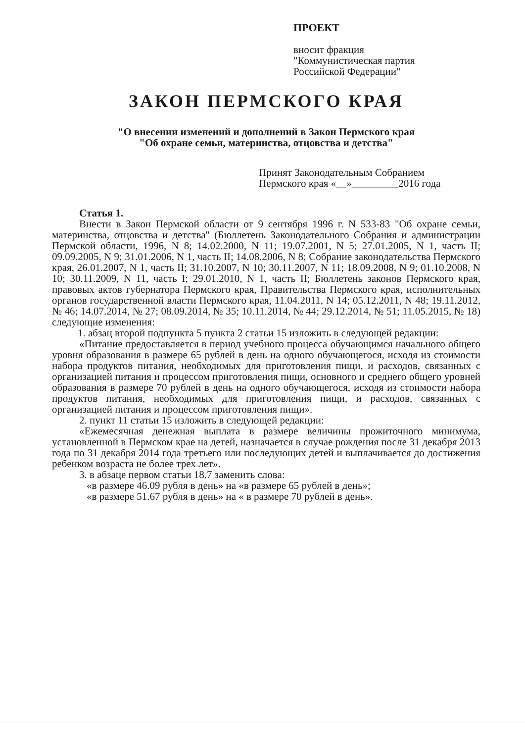ПРОЕКТ
вносит фракция
"Коммунистическая партия
Российской Федерации"
ЗАКОН ПЕРМСКОГО КРАЯ
"О внесении изменений и дополнений в Закон Пермского края
"Об охране семьи, материнства, отцовства и детства"
Принят Законодательным Собранием
Пермского края «__»_________2016 года
Статья 1.
Внести в Закон Пермской области от 9 сентября 1996 г. N 533-83 "Об охране семьи, материнства, отцовства и детства" (Бюллетень Законодательного Собрания и администрации Пермской области, 1996, N 8; 14.02.2000, N 11; 19.07.2001, N 5; 27.01.2005, N 1, часть II; 09.09.2005, N 9; 31.01.2006, N 1, часть II; 14.08.2006, N 8; Собрание законодательства Пермского края, 26.01.2007, N 1, часть II; 31.10.2007, N 10; 30.11.2007, N 11; 18.09.2008, N 9; 01.10.2008, N 10; 30.11.2009, N 11, часть I; 29.01.2010, N 1, часть II; Бюллетень законов Пермского края, правовых актов губернатора Пермского края, Правительства Пермского края, исполнительных органов государственной власти Пермского края, 11.04.2011, N 14; 05.12.2011, N 48; 19.11.2012, № 46; 14.07.2014, № 27; 08.09.2014, № 35; 10.11.2014, № 44; 29.12.2014, № 51; 11.05.2015, № 18) следующие изменения:
1. абзац второй подпункта 5 пункта 2 статьи 15 изложить в следующей редакции:
«Питание предоставляется в период учебного процесса обучающимся начального общего уровня образования в размере 65 рублей в день на одного обучающегося, исходя из стоимости набора продуктов питания, необходимых для приготовления пищи, и расходов, связанных с организацией питания и процессом приготовления пищи, основного и среднего общего уровней образования в размере 70 рублей в день на одного обучающегося, исходя из стоимости набора продуктов питания, необходимых для приготовления пищи, и расходов, связанных с организацией питания и процессом приготовления пищи».
2. пункт 11 статьи 15 изложить в следующей редакции:
«Ежемесячная денежная выплата в размере величины прожиточного минимума, установленной в Пермском крае на детей, назначается в случае рождения после 31 декабря 2013 года по 31 декабря 2014 года третьего или последующих детей и выплачивается до достижения ребенком возраста не более трех лет».
3. в абзаце первом статьи 18.7 заменить слова:
«в размере 46.09 рубля в день» на «в размере 65 рублей в день»;
«в размере 51.67 рубля в день» на « в размере 70 рублей в день».